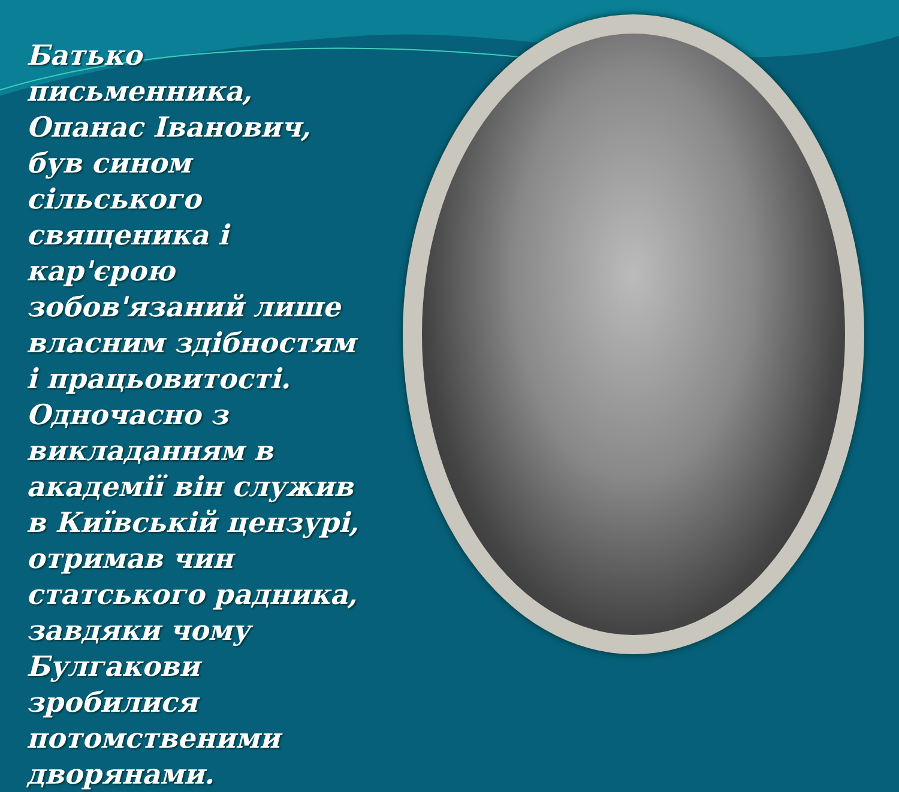Батько письменника, Опанас Іванович, був сином сільського священика і кар'єрою зобов'язаний лише власним здібностям і працьовитості. Одночасно з викладанням в академії він служив в Київській цензурі, отримав чин статського радника, завдяки чому Булгакови зробилися потомственими дворянами.